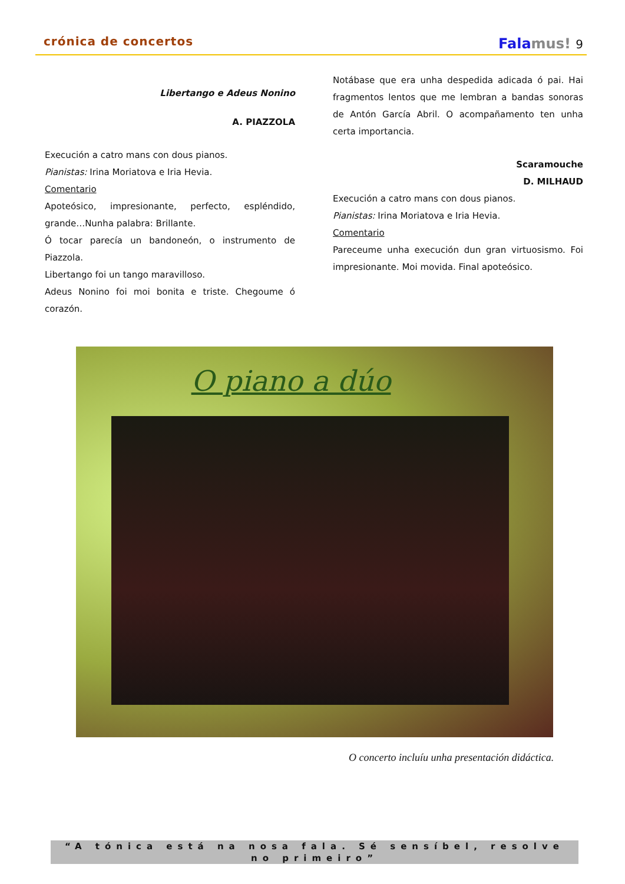crónica de concertos
Falamus! 9
Libertango e Adeus Nonino
A. PIAZZOLA
Execución a catro mans con dous pianos.
Pianistas: Irina Moriatova e Iria Hevia.
Comentario
Apoteósico, impresionante, perfecto, espléndido, grande…Nunha palabra: Brillante.
Ó tocar parecía un bandoneón, o instrumento de Piazzola.
Libertango foi un tango maravilloso.
Adeus Nonino foi moi bonita e triste. Chegoume ó corazón.
Notábase que era unha despedida adicada ó pai. Hai fragmentos lentos que me lembran a bandas sonoras de Antón García Abril. O acompañamento ten unha certa importancia.
Scaramouche
D. MILHAUD
Execución a catro mans con dous pianos.
Pianistas: Irina Moriatova e Iria Hevia.
Comentario
Pareceume unha execución dun gran virtuosismo. Foi impresionante. Moi movida. Final apoteósico.
O piano a dúo
O concerto incluíu unha presentación didáctica.
“A tónica está na nosa fala. Sé sensíbel, resolve no primeiro”